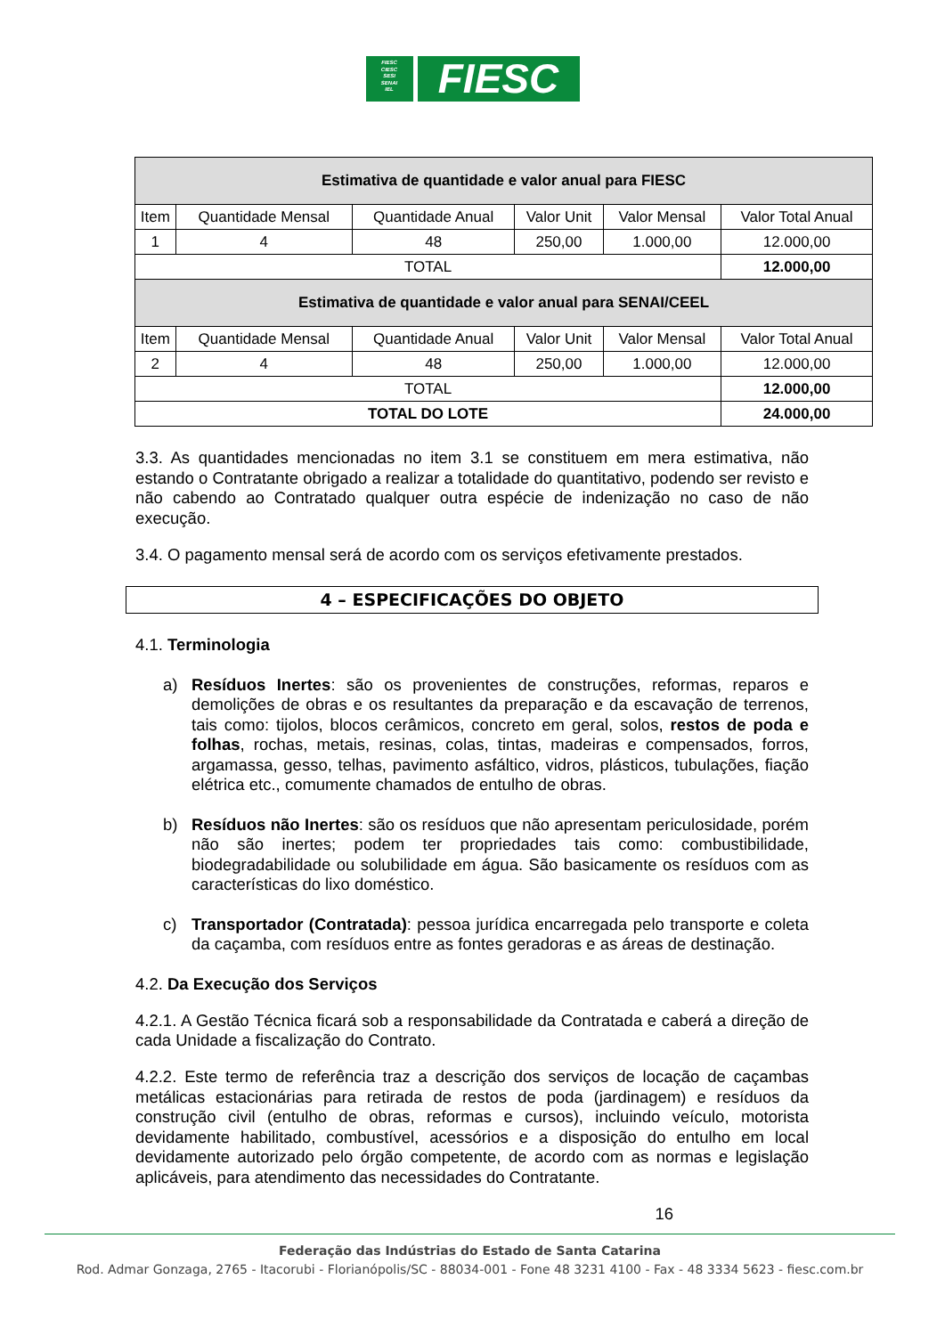FIESC
CIESC
SESI
SENAI
IEL
FIESC
| Estimativa de quantidade e valor anual para FIESC | | | | | |
| --- | --- | --- | --- | --- | --- |
| Item | Quantidade Mensal | Quantidade Anual | Valor Unit | Valor Mensal | Valor Total Anual |
| 1 | 4 | 48 | 250,00 | 1.000,00 | 12.000,00 |
| TOTAL | | | | | 12.000,00 |
| Estimativa de quantidade e valor anual para SENAI/CEEL | | | | | |
| Item | Quantidade Mensal | Quantidade Anual | Valor Unit | Valor Mensal | Valor Total Anual |
| 2 | 4 | 48 | 250,00 | 1.000,00 | 12.000,00 |
| TOTAL | | | | | 12.000,00 |
| TOTAL DO LOTE | | | | | 24.000,00 |
3.3. As quantidades mencionadas no item 3.1 se constituem em mera estimativa, não estando o Contratante obrigado a realizar a totalidade do quantitativo, podendo ser revisto e não cabendo ao Contratado qualquer outra espécie de indenização no caso de não execução.
3.4. O pagamento mensal será de acordo com os serviços efetivamente prestados.
4 – ESPECIFICAÇÕES DO OBJETO
4.1. Terminologia
a) Resíduos Inertes: são os provenientes de construções, reformas, reparos e demolições de obras e os resultantes da preparação e da escavação de terrenos, tais como: tijolos, blocos cerâmicos, concreto em geral, solos, restos de poda e folhas, rochas, metais, resinas, colas, tintas, madeiras e compensados, forros, argamassa, gesso, telhas, pavimento asfáltico, vidros, plásticos, tubulações, fiação elétrica etc., comumente chamados de entulho de obras.
b) Resíduos não Inertes: são os resíduos que não apresentam periculosidade, porém não são inertes; podem ter propriedades tais como: combustibilidade, biodegradabilidade ou solubilidade em água. São basicamente os resíduos com as características do lixo doméstico.
c) Transportador (Contratada): pessoa jurídica encarregada pelo transporte e coleta da caçamba, com resíduos entre as fontes geradoras e as áreas de destinação.
4.2. Da Execução dos Serviços
4.2.1. A Gestão Técnica ficará sob a responsabilidade da Contratada e caberá a direção de cada Unidade a fiscalização do Contrato.
4.2.2. Este termo de referência traz a descrição dos serviços de locação de caçambas metálicas estacionárias para retirada de restos de poda (jardinagem) e resíduos da construção civil (entulho de obras, reformas e cursos), incluindo veículo, motorista devidamente habilitado, combustível, acessórios e a disposição do entulho em local devidamente autorizado pelo órgão competente, de acordo com as normas e legislação aplicáveis, para atendimento das necessidades do Contratante.
16
Federação das Indústrias do Estado de Santa Catarina
Rod. Admar Gonzaga, 2765 - Itacorubi - Florianópolis/SC - 88034-001 - Fone 48 3231 4100 - Fax - 48 3334 5623 - fiesc.com.br